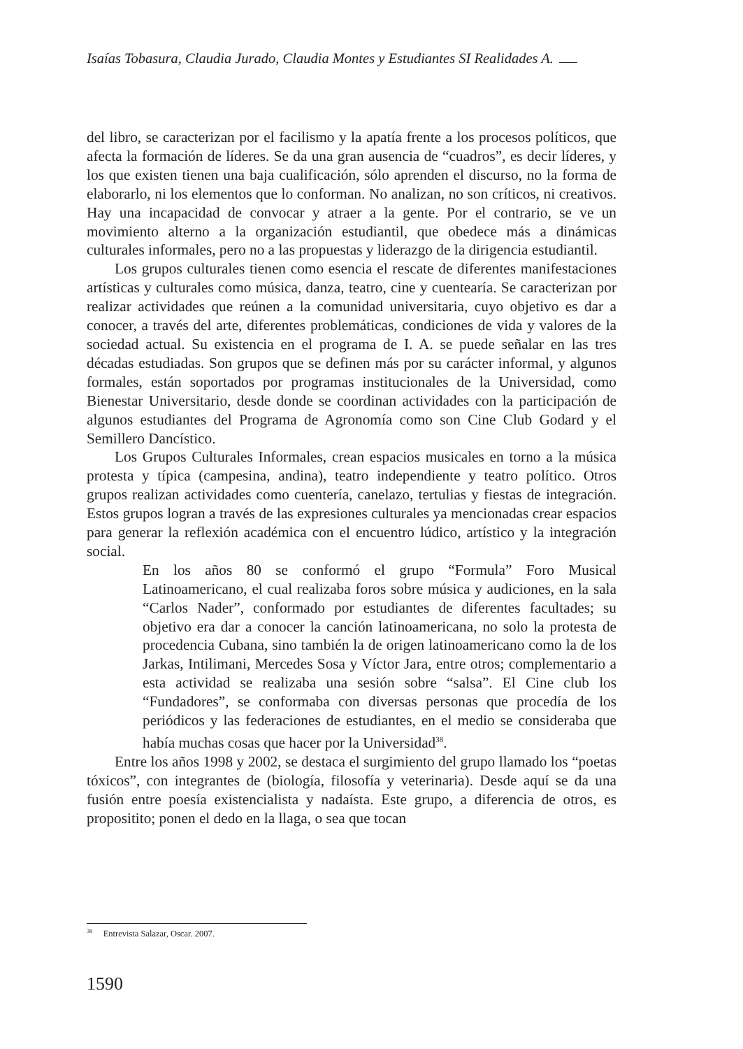Isaías Tobasura, Claudia Jurado, Claudia Montes y Estudiantes SI Realidades A.
del libro, se caracterizan por el facilismo y la apatía frente a los procesos políticos, que afecta la formación de líderes. Se da una gran ausencia de “cuadros”, es decir líderes, y los que existen tienen una baja cualificación, sólo aprenden el discurso, no la forma de elaborarlo, ni los elementos que lo conforman. No analizan, no son críticos, ni creativos. Hay una incapacidad de convocar y atraer a la gente. Por el contrario, se ve un movimiento alterno a la organización estudiantil, que obedece más a dinámicas culturales informales, pero no a las propuestas y liderazgo de la dirigencia estudiantil.
Los grupos culturales tienen como esencia el rescate de diferentes manifestaciones artísticas y culturales como música, danza, teatro, cine y cuentearía. Se caracterizan por realizar actividades que reúnen a la comunidad universitaria, cuyo objetivo es dar a conocer, a través del arte, diferentes problemáticas, condiciones de vida y valores de la sociedad actual. Su existencia en el programa de I. A. se puede señalar en las tres décadas estudiadas. Son grupos que se definen más por su carácter informal, y algunos formales, están soportados por programas institucionales de la Universidad, como Bienestar Universitario, desde donde se coordinan actividades con la participación de algunos estudiantes del Programa de Agronomía como son Cine Club Godard y el Semillero Dancístico.
Los Grupos Culturales Informales, crean espacios musicales en torno a la música protesta y típica (campesina, andina), teatro independiente y teatro político. Otros grupos realizan actividades como cuentería, canelazo, tertulias y fiestas de integración. Estos grupos logran a través de las expresiones culturales ya mencionadas crear espacios para generar la reflexión académica con el encuentro lúdico, artístico y la integración social.
En los años 80 se conformó el grupo “Formula” Foro Musical Latinoamericano, el cual realizaba foros sobre música y audiciones, en la sala “Carlos Nader”, conformado por estudiantes de diferentes facultades; su objetivo era dar a conocer la canción latinoamericana, no solo la protesta de procedencia Cubana, sino también la de origen latinoamericano como la de los Jarkas, Intilimani, Mercedes Sosa y Víctor Jara, entre otros; complementario a esta actividad se realizaba una sesión sobre “salsa”. El Cine club los “Fundadores”, se conformaba con diversas personas que procedía de los periódicos y las federaciones de estudiantes, en el medio se consideraba que había muchas cosas que hacer por la Universidad<sup>38</sup>.
Entre los años 1998 y 2002, se destaca el surgimiento del grupo llamado los “poetas tóxicos”, con integrantes de (biología, filosofía y veterinaria). Desde aquí se da una fusión entre poesía existencialista y nadaísta. Este grupo, a diferencia de otros, es propositito; ponen el dedo en la llaga, o sea que tocan
<sup>38</sup> Entrevista Salazar, Oscar. 2007.
1590